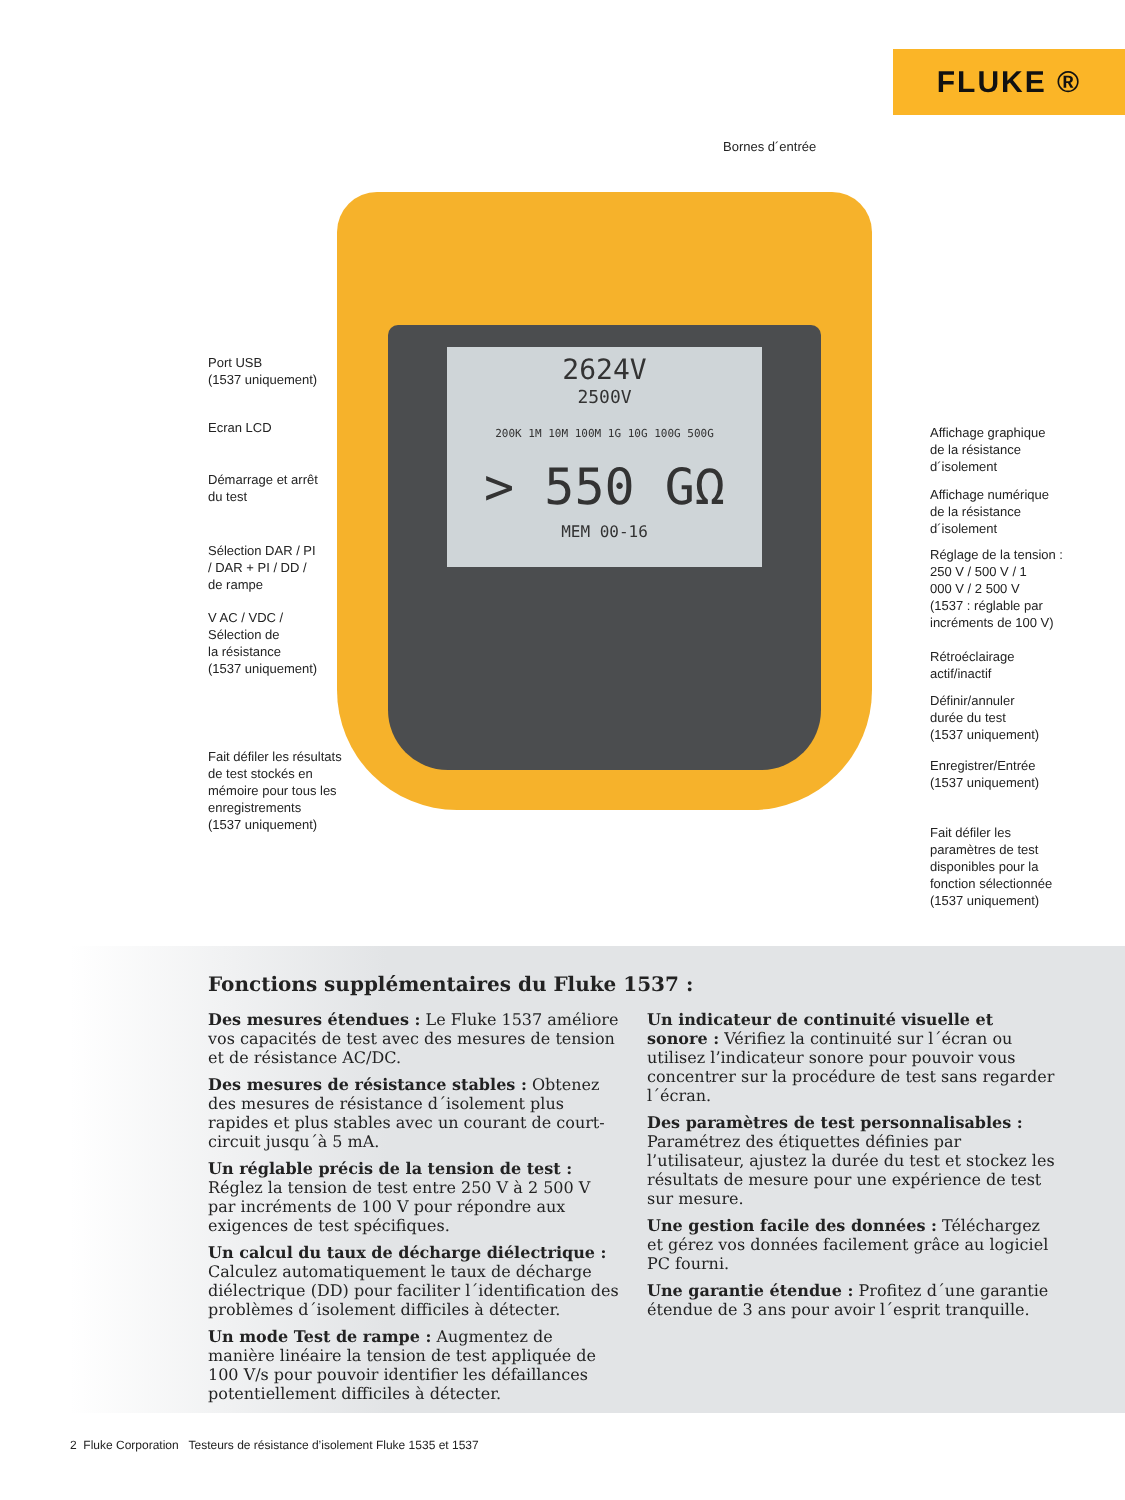FLUKE ®
2624V
2500V
200K 1M 10M 100M 1G 10G 100G 500G
> 550 GΩ
MEM 00-16
Bornes d´entrée
Port USB
(1537 uniquement)
Ecran LCD
Démarrage et arrêt
du test
Sélection DAR / PI
/ DAR + PI / DD /
de rampe
V AC / VDC /
Sélection de
la résistance
(1537 uniquement)
Fait défiler les résultats
de test stockés en
mémoire pour tous les
enregistrements
(1537 uniquement)
Affichage graphique
de la résistance
d´isolement
Affichage numérique
de la résistance
d´isolement
Réglage de la tension :
250 V / 500 V / 1
000 V / 2 500 V
(1537 : réglable par
incréments de 100 V)
Rétroéclairage
actif/inactif
Définir/annuler
durée du test
(1537 uniquement)
Enregistrer/Entrée
(1537 uniquement)
Fait défiler les
paramètres de test
disponibles pour la
fonction sélectionnée
(1537 uniquement)
Fonctions supplémentaires du Fluke 1537 :
Des mesures étendues : Le Fluke 1537 améliore vos capacités de test avec des mesures de tension et de résistance AC/DC.
Des mesures de résistance stables : Obtenez des mesures de résistance d´isolement plus rapides et plus stables avec un courant de court-circuit jusqu´à 5 mA.
Un réglable précis de la tension de test : Réglez la tension de test entre 250 V à 2 500 V par incréments de 100 V pour répondre aux exigences de test spécifiques.
Un calcul du taux de décharge diélectrique : Calculez automatiquement le taux de décharge diélectrique (DD) pour faciliter l´identification des problèmes d´isolement difficiles à détecter.
Un mode Test de rampe : Augmentez de manière linéaire la tension de test appliquée de 100 V/s pour pouvoir identifier les défaillances potentiellement difficiles à détecter.
Un indicateur de continuité visuelle et sonore : Vérifiez la continuité sur l´écran ou utilisez l’indicateur sonore pour pouvoir vous concentrer sur la procédure de test sans regarder l´écran.
Des paramètres de test personnalisables : Paramétrez des étiquettes définies par l’utilisateur, ajustez la durée du test et stockez les résultats de mesure pour une expérience de test sur mesure.
Une gestion facile des données : Téléchargez et gérez vos données facilement grâce au logiciel PC fourni.
Une garantie étendue : Profitez d´une garantie étendue de 3 ans pour avoir l´esprit tranquille.
2 Fluke Corporation Testeurs de résistance d’isolement Fluke 1535 et 1537